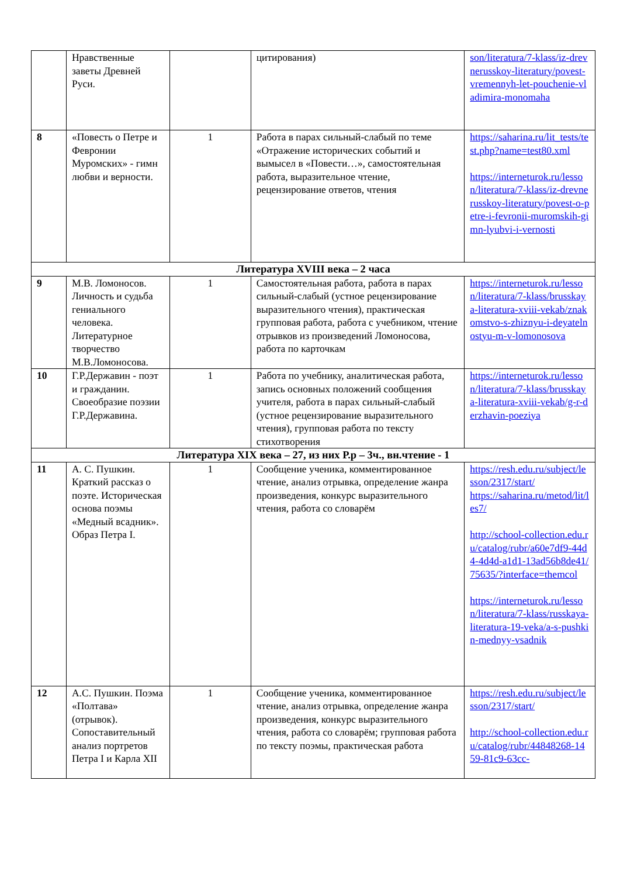| | Нравственные заветы Древней Руси. | | цитирования) | son/literatura/7-klass/iz-drevnerusskoy-literatury/povest-vremennyh-let-pouchenie-vladimira-monomaha |
| 8 | «Повесть о Петре и Февронии Муромских» - гимн любви и верности. | 1 | Работа в парах сильный-слабый по теме «Отражение исторических событий и вымысел в «Повести…», самостоятельная работа, выразительное чтение, рецензирование ответов, чтения | https://saharina.ru/lit_tests/test.php?name=test80.xml https://interneturok.ru/lesson/literatura/7-klass/iz-drevnerusskoy-literatury/povest-o-petre-i-fevronii-muromskih-gimn-lyubvi-i-vernosti |
| Литература XVIII века – 2 часа | | | | |
| 9 | М.В. Ломоносов. Личность и судьба гениального человека. Литературное творчество М.В.Ломоносова. | 1 | Самостоятельная работа, работа в парах сильный-слабый (устное рецензирование выразительного чтения), практическая групповая работа, работа с учебником, чтение отрывков из произведений Ломоносова, работа по карточкам | https://interneturok.ru/lesson/literatura/7-klass/brusskaya-literatura-xviii-vekab/znakomstvo-s-zhiznyu-i-deyatelnostyu-m-v-lomonosova |
| 10 | Г.Р.Державин - поэт и гражданин. Своеобразие поэзии Г.Р.Державина. | 1 | Работа по учебнику, аналитическая работа, запись основных положений сообщения учителя, работа в парах сильный-слабый (устное рецензирование выразительного чтения), групповая работа по тексту стихотворения | https://interneturok.ru/lesson/literatura/7-klass/brusskaya-literatura-xviii-vekab/g-r-derzhavin-poeziya |
| Литература XIX века – 27, из них Р.р – 3ч., вн.чтение - 1 | | | | |
| 11 | А. С. Пушкин. Краткий рассказ о поэте. Историческая основа поэмы «Медный всадник». Образ Петра I. | 1 | Сообщение ученика, комментированное чтение, анализ отрывка, определение жанра произведения, конкурс выразительного чтения, работа со словарём | https://resh.edu.ru/subject/lesson/2317/start/ https://saharina.ru/metod/lit/les7/ http://school-collection.edu.ru/catalog/rubr/a60e7df9-44d4-4d4d-a1d1-13ad56b8de41/75635/?interface=themcol https://interneturok.ru/lesson/literatura/7-klass/russkaya-literatura-19-veka/a-s-pushkin-mednyy-vsadnik |
| 12 | А.С. Пушкин. Поэма «Полтава» (отрывок). Сопоставительный анализ портретов Петра I и Карла XII | 1 | Сообщение ученика, комментированное чтение, анализ отрывка, определение жанра произведения, конкурс выразительного чтения, работа со словарём; групповая работа по тексту поэмы, практическая работа | https://resh.edu.ru/subject/lesson/2317/start/ http://school-collection.edu.ru/catalog/rubr/44848268-1459-81c9-63cc- |